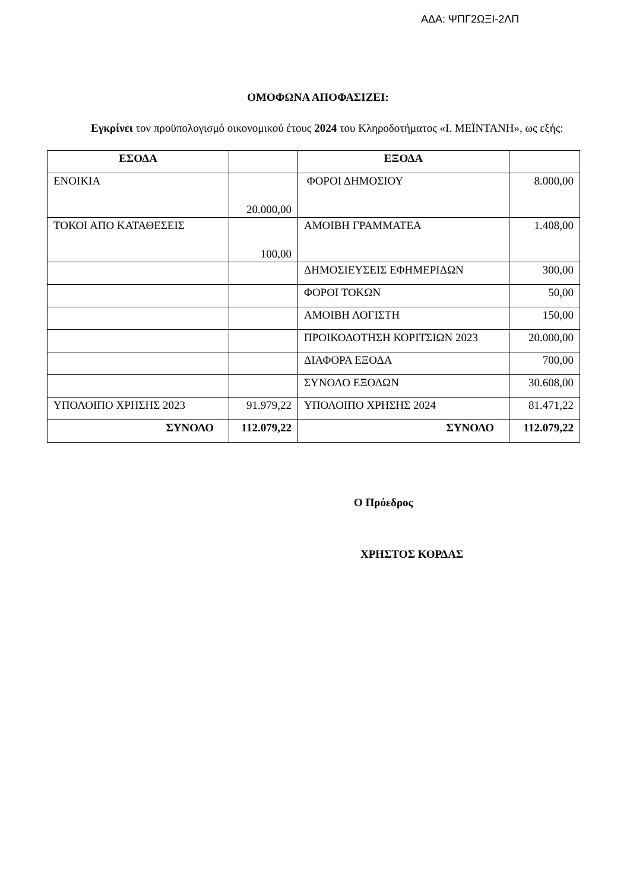ΑΔΑ: ΨΠΓ2ΩΞΙ-2ΛΠ
ΟΜΟΦΩΝΑ ΑΠΟΦΑΣΙΖΕΙ:
Εγκρίνει τον προϋπολογισμό οικονομικού έτους 2024 του Κληροδοτήματος «Ι. ΜΕΪΝΤΑΝΗ», ως εξής:
| ΕΣΟΔΑ | | ΕΞΟΔΑ | |
| --- | --- | --- | --- |
| ΕΝΟΙΚΙΑ | 20.000,00 | ΦΟΡΟΙ ΔΗΜΟΣΙΟΥ | 8.000,00 |
| ΤΟΚΟΙ ΑΠΟ ΚΑΤΑΘΕΣΕΙΣ | 100,00 | ΑΜΟΙΒΗ ΓΡΑΜΜΑΤΕΑ | 1.408,00 |
| | | ΔΗΜΟΣΙΕΥΣΕΙΣ ΕΦΗΜΕΡΙΔΩΝ | 300,00 |
| | | ΦΟΡΟΙ ΤΟΚΩΝ | 50,00 |
| | | ΑΜΟΙΒΗ ΛΟΓΙΣΤΗ | 150,00 |
| | | ΠΡΟΙΚΟΔΟΤΗΣΗ ΚΟΡΙΤΣΙΩΝ 2023 | 20.000,00 |
| | | ΔΙΑΦΟΡΑ ΕΞΟΔΑ | 700,00 |
| | | ΣΥΝΟΛΟ ΕΞΟΔΩΝ | 30.608,00 |
| ΥΠΟΛΟΙΠΟ ΧΡΗΣΗΣ 2023 | 91.979,22 | ΥΠΟΛΟΙΠΟ ΧΡΗΣΗΣ 2024 | 81.471,22 |
| ΣΥΝΟΛΟ | 112.079,22 | ΣΥΝΟΛΟ | 112.079,22 |
Ο Πρόεδρος
ΧΡΗΣΤΟΣ ΚΟΡΔΑΣ